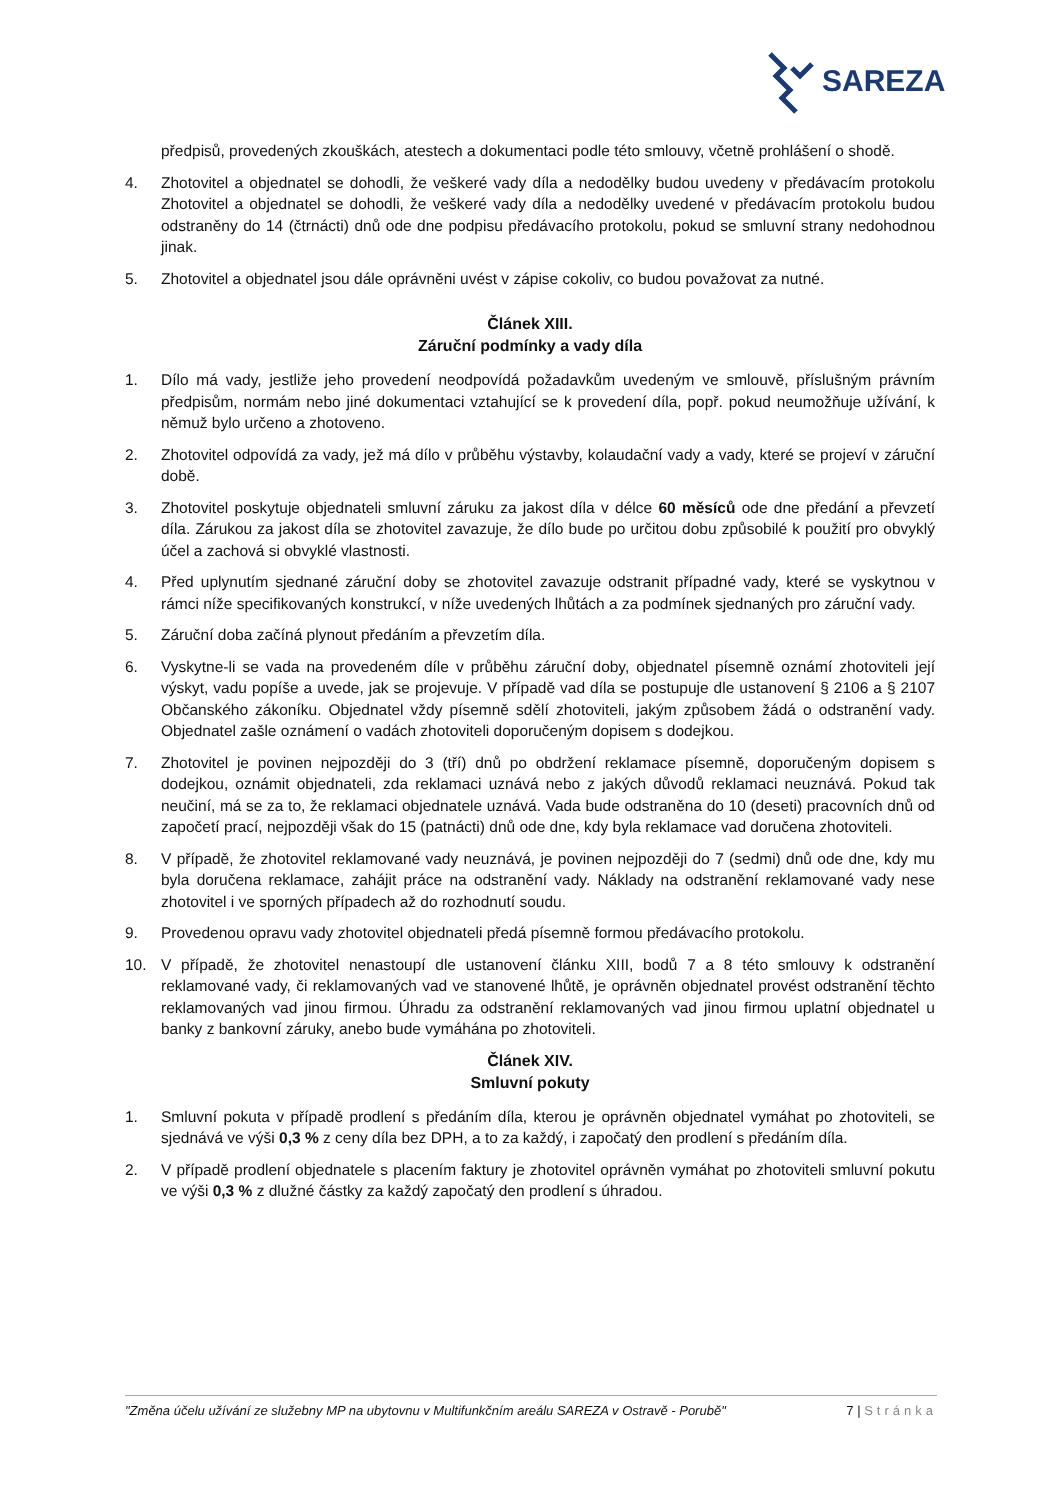SAREZA
předpisů, provedených zkouškách, atestech a dokumentaci podle této smlouvy, včetně prohlášení o shodě.
4. Zhotovitel a objednatel se dohodli, že veškeré vady díla a nedodělky budou uvedeny v předávacím protokolu Zhotovitel a objednatel se dohodli, že veškeré vady díla a nedodělky uvedené v předávacím protokolu budou odstraněny do 14 (čtrnácti) dnů ode dne podpisu předávacího protokolu, pokud se smluvní strany nedohodnou jinak.
5. Zhotovitel a objednatel jsou dále oprávněni uvést v zápise cokoliv, co budou považovat za nutné.
Článek XIII.
Záruční podmínky a vady díla
1. Dílo má vady, jestliže jeho provedení neodpovídá požadavkům uvedeným ve smlouvě, příslušným právním předpisům, normám nebo jiné dokumentaci vztahující se k provedení díla, popř. pokud neumožňuje užívání, k němuž bylo určeno a zhotoveno.
2. Zhotovitel odpovídá za vady, jež má dílo v průběhu výstavby, kolaudační vady a vady, které se projeví v záruční době.
3. Zhotovitel poskytuje objednateli smluvní záruku za jakost díla v délce 60 měsíců ode dne předání a převzetí díla. Zárukou za jakost díla se zhotovitel zavazuje, že dílo bude po určitou dobu způsobilé k použití pro obvyklý účel a zachová si obvyklé vlastnosti.
4. Před uplynutím sjednané záruční doby se zhotovitel zavazuje odstranit případné vady, které se vyskytnou v rámci níže specifikovaných konstrukcí, v níže uvedených lhůtách a za podmínek sjednaných pro záruční vady.
5. Záruční doba začíná plynout předáním a převzetím díla.
6. Vyskytne-li se vada na provedeném díle v průběhu záruční doby, objednatel písemně oznámí zhotoviteli její výskyt, vadu popíše a uvede, jak se projevuje. V případě vad díla se postupuje dle ustanovení § 2106 a § 2107 Občanského zákoníku. Objednatel vždy písemně sdělí zhotoviteli, jakým způsobem žádá o odstranění vady. Objednatel zašle oznámení o vadách zhotoviteli doporučeným dopisem s dodejkou.
7. Zhotovitel je povinen nejpozději do 3 (tří) dnů po obdržení reklamace písemně, doporučeným dopisem s dodejkou, oznámit objednateli, zda reklamaci uznává nebo z jakých důvodů reklamaci neuznává. Pokud tak neučiní, má se za to, že reklamaci objednatele uznává. Vada bude odstraněna do 10 (deseti) pracovních dnů od započetí prací, nejpozději však do 15 (patnácti) dnů ode dne, kdy byla reklamace vad doručena zhotoviteli.
8. V případě, že zhotovitel reklamované vady neuznává, je povinen nejpozději do 7 (sedmi) dnů ode dne, kdy mu byla doručena reklamace, zahájit práce na odstranění vady. Náklady na odstranění reklamované vady nese zhotovitel i ve sporných případech až do rozhodnutí soudu.
9. Provedenou opravu vady zhotovitel objednateli předá písemně formou předávacího protokolu.
10. V případě, že zhotovitel nenastoupí dle ustanovení článku XIII, bodů 7 a 8 této smlouvy k odstranění reklamované vady, či reklamovaných vad ve stanovené lhůtě, je oprávněn objednatel provést odstranění těchto reklamovaných vad jinou firmou. Úhradu za odstranění reklamovaných vad jinou firmou uplatní objednatel u banky z bankovní záruky, anebo bude vymáhána po zhotoviteli.
Článek XIV.
Smluvní pokuty
1. Smluvní pokuta v případě prodlení s předáním díla, kterou je oprávněn objednatel vymáhat po zhotoviteli, se sjednává ve výši 0,3 % z ceny díla bez DPH, a to za každý, i započatý den prodlení s předáním díla.
2. V případě prodlení objednatele s placením faktury je zhotovitel oprávněn vymáhat po zhotoviteli smluvní pokutu ve výši 0,3 % z dlužné částky za každý započatý den prodlení s úhradou.
"Změna účelu užívání ze služebny MP na ubytovnu v Multifunkčním areálu SAREZA v Ostravě - Porubě" 7 | Stránka